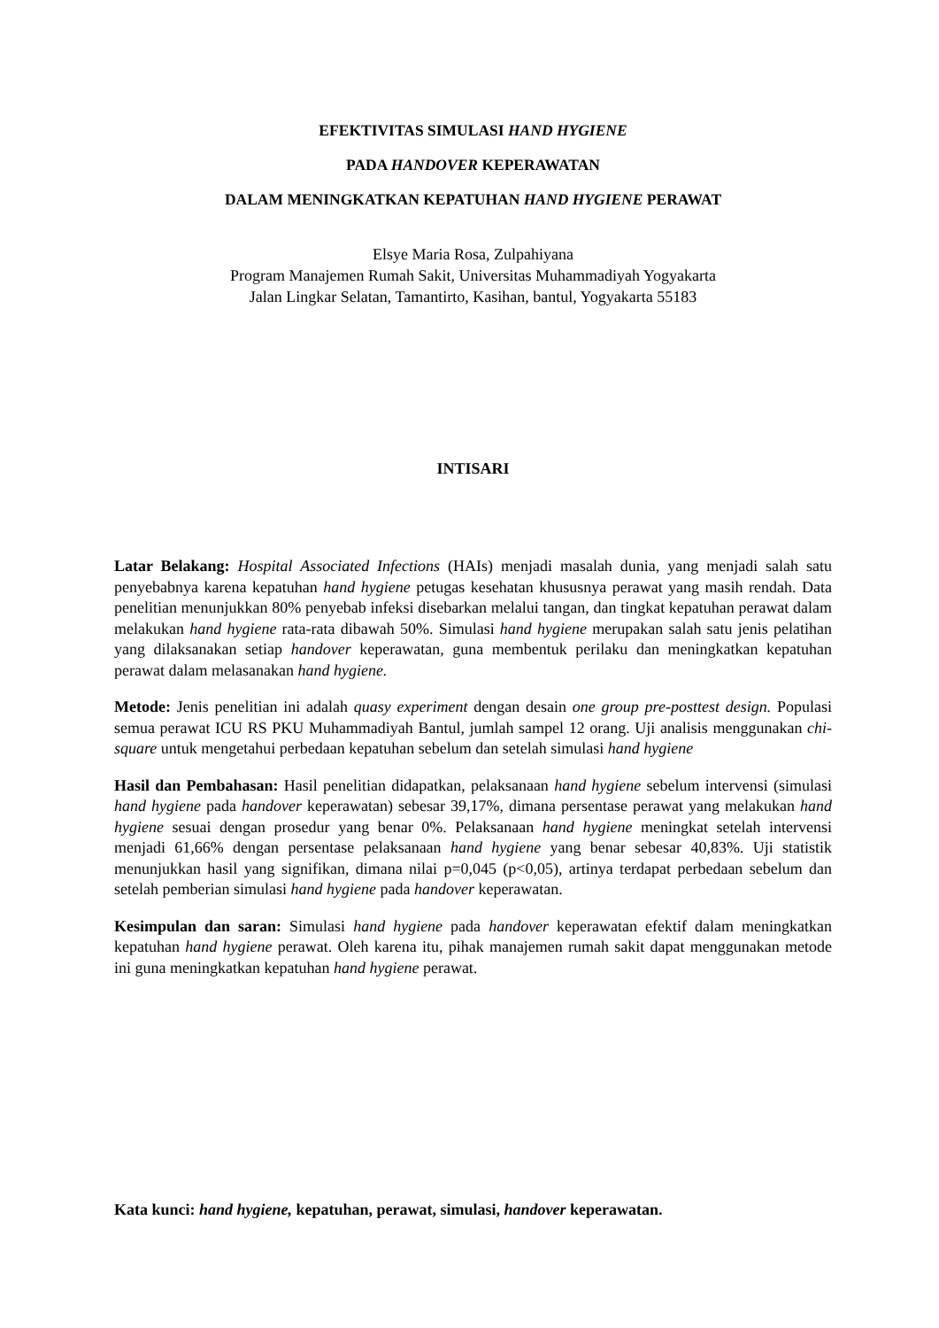EFEKTIVITAS SIMULASI HAND HYGIENE
PADA HANDOVER KEPERAWATAN
DALAM MENINGKATKAN KEPATUHAN HAND HYGIENE PERAWAT
Elsye Maria Rosa, Zulpahiyana
Program Manajemen Rumah Sakit, Universitas Muhammadiyah Yogyakarta
Jalan Lingkar Selatan, Tamantirto, Kasihan, bantul, Yogyakarta 55183
INTISARI
Latar Belakang: Hospital Associated Infections (HAIs) menjadi masalah dunia, yang menjadi salah satu penyebabnya karena kepatuhan hand hygiene petugas kesehatan khususnya perawat yang masih rendah. Data penelitian menunjukkan 80% penyebab infeksi disebarkan melalui tangan, dan tingkat kepatuhan perawat dalam melakukan hand hygiene rata-rata dibawah 50%. Simulasi hand hygiene merupakan salah satu jenis pelatihan yang dilaksanakan setiap handover keperawatan, guna membentuk perilaku dan meningkatkan kepatuhan perawat dalam melasanakan hand hygiene.
Metode: Jenis penelitian ini adalah quasy experiment dengan desain one group pre-posttest design. Populasi semua perawat ICU RS PKU Muhammadiyah Bantul, jumlah sampel 12 orang. Uji analisis menggunakan chi-square untuk mengetahui perbedaan kepatuhan sebelum dan setelah simulasi hand hygiene
Hasil dan Pembahasan: Hasil penelitian didapatkan, pelaksanaan hand hygiene sebelum intervensi (simulasi hand hygiene pada handover keperawatan) sebesar 39,17%, dimana persentase perawat yang melakukan hand hygiene sesuai dengan prosedur yang benar 0%. Pelaksanaan hand hygiene meningkat setelah intervensi menjadi 61,66% dengan persentase pelaksanaan hand hygiene yang benar sebesar 40,83%. Uji statistik menunjukkan hasil yang signifikan, dimana nilai p=0,045 (p<0,05), artinya terdapat perbedaan sebelum dan setelah pemberian simulasi hand hygiene pada handover keperawatan.
Kesimpulan dan saran: Simulasi hand hygiene pada handover keperawatan efektif dalam meningkatkan kepatuhan hand hygiene perawat. Oleh karena itu, pihak manajemen rumah sakit dapat menggunakan metode ini guna meningkatkan kepatuhan hand hygiene perawat.
Kata kunci: hand hygiene, kepatuhan, perawat, simulasi, handover keperawatan.